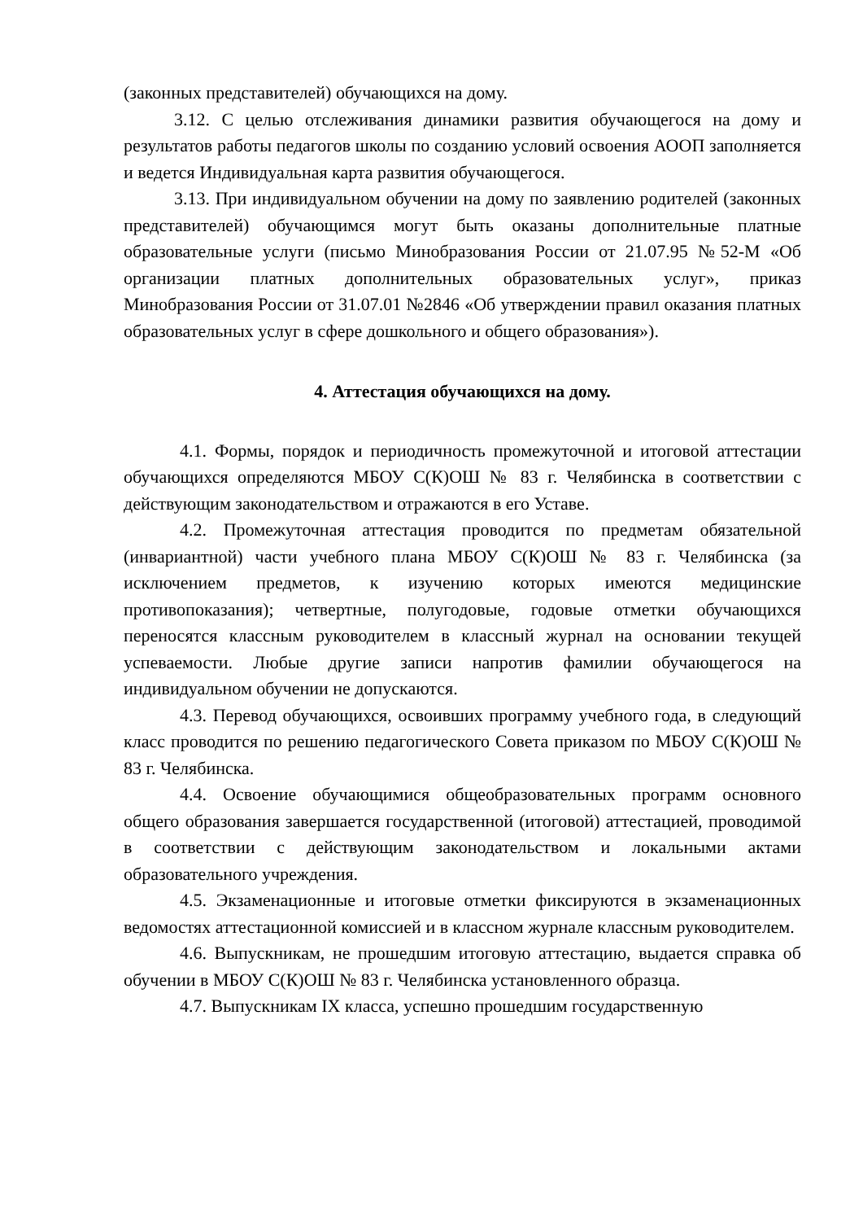(законных представителей) обучающихся на дому.
3.12. С целью отслеживания динамики развития обучающегося на дому и результатов работы педагогов школы по созданию условий освоения АООП заполняется и ведется Индивидуальная карта развития обучающегося.
3.13. При индивидуальном обучении на дому по заявлению родителей (законных представителей) обучающимся могут быть оказаны дополнительные платные образовательные услуги (письмо Минобразования России от 21.07.95 №52-М «Об организации платных дополнительных образовательных услуг», приказ Минобразования России от 31.07.01 №2846 «Об утверждении правил оказания платных образовательных услуг в сфере дошкольного и общего образования»).
4. Аттестация обучающихся на дому.
4.1. Формы, порядок и периодичность промежуточной и итоговой аттестации обучающихся определяются МБОУ С(К)ОШ № 83 г. Челябинска в соответствии с действующим законодательством и отражаются в его Уставе.
4.2. Промежуточная аттестация проводится по предметам обязательной (инвариантной) части учебного плана МБОУ С(К)ОШ № 83 г. Челябинска (за исключением предметов, к изучению которых имеются медицинские противопоказания); четвертные, полугодовые, годовые отметки обучающихся переносятся классным руководителем в классный журнал на основании текущей успеваемости. Любые другие записи напротив фамилии обучающегося на индивидуальном обучении не допускаются.
4.3. Перевод обучающихся, освоивших программу учебного года, в следующий класс проводится по решению педагогического Совета приказом по МБОУ С(К)ОШ № 83 г. Челябинска.
4.4. Освоение обучающимися общеобразовательных программ основного общего образования завершается государственной (итоговой) аттестацией, проводимой в соответствии с действующим законодательством и локальными актами образовательного учреждения.
4.5. Экзаменационные и итоговые отметки фиксируются в экзаменационных ведомостях аттестационной комиссией и в классном журнале классным руководителем.
4.6. Выпускникам, не прошедшим итоговую аттестацию, выдается справка об обучении в МБОУ С(К)ОШ № 83 г. Челябинска установленного образца.
4.7. Выпускникам IX класса, успешно прошедшим государственную